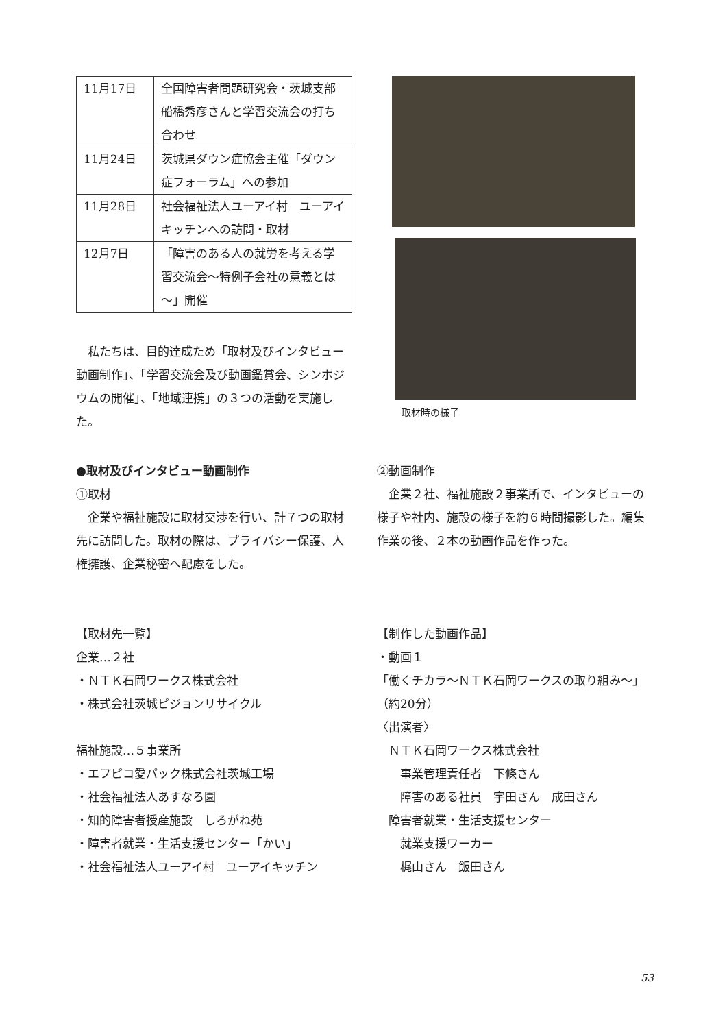| 11月17日 | 全国障害者問題研究会・茨城支部 船橋秀彦さんと学習交流会の打ち合わせ |
| 11月24日 | 茨城県ダウン症協会主催「ダウン症フォーラム」への参加 |
| 11月28日 | 社会福祉法人ユーアイ村 ユーアイキッチンへの訪問・取材 |
| 12月7日 | 「障害のある人の就労を考える学習交流会～特例子会社の意義とは～」開催 |
　私たちは、目的達成ため「取材及びインタビュー動画制作」、「学習交流会及び動画鑑賞会、シンポジウムの開催」、「地域連携」の３つの活動を実施した。
取材時の様子
●取材及びインタビュー動画制作
①取材
　企業や福祉施設に取材交渉を行い、計７つの取材先に訪問した。取材の際は、プライバシー保護、人権擁護、企業秘密へ配慮をした。
【取材先一覧】
企業…２社
・ＮＴＫ石岡ワークス株式会社
・株式会社茨城ピジョンリサイクル
福祉施設…５事業所
・エフピコ愛パック株式会社茨城工場
・社会福祉法人あすなろ園
・知的障害者授産施設　しろがね苑
・障害者就業・生活支援センター「かい」
・社会福祉法人ユーアイ村　ユーアイキッチン
②動画制作
　企業２社、福祉施設２事業所で、インタビューの様子や社内、施設の様子を約６時間撮影した。編集作業の後、２本の動画作品を作った。
【制作した動画作品】
・動画１
「働くチカラ～ＮＴＫ石岡ワークスの取り組み～」（約20分）
〈出演者〉
　ＮＴＫ石岡ワークス株式会社
　　事業管理責任者　下條さん
　　障害のある社員　宇田さん　成田さん
　障害者就業・生活支援センター
　　就業支援ワーカー
　　梶山さん　飯田さん
53